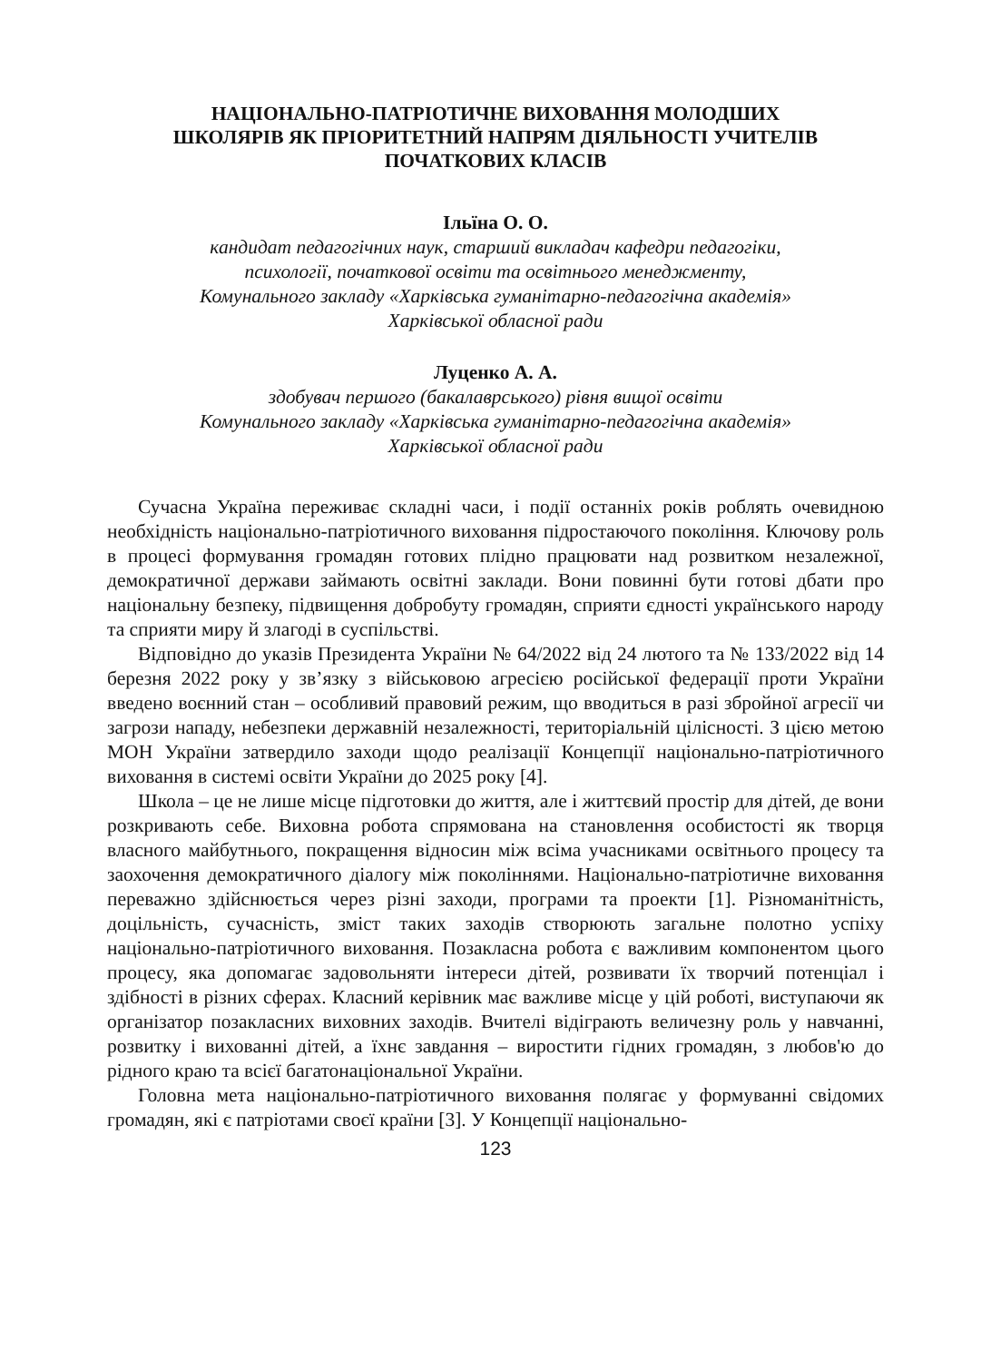НАЦІОНАЛЬНО-ПАТРІОТИЧНЕ ВИХОВАННЯ МОЛОДШИХ
ШКОЛЯРІВ ЯК ПРІОРИТЕТНИЙ НАПРЯМ ДІЯЛЬНОСТІ УЧИТЕЛІВ
ПОЧАТКОВИХ КЛАСІВ
Ільїна О. О.
кандидат педагогічних наук, старший викладач кафедри педагогіки,
психології, початкової освіти та освітнього менеджменту,
Комунального закладу «Харківська гуманітарно-педагогічна академія»
Харківської обласної ради
Луценко А. А.
здобувач першого (бакалаврського) рівня вищої освіти
Комунального закладу «Харківська гуманітарно-педагогічна академія»
Харківської обласної ради
Сучасна Україна переживає складні часи, і події останніх років роблять очевидною необхідність національно-патріотичного виховання підростаючого покоління. Ключову роль в процесі формування громадян готових плідно працювати над розвитком незалежної, демократичної держави займають освітні заклади. Вони повинні бути готові дбати про національну безпеку, підвищення добробуту громадян, сприяти єдності українського народу та сприяти миру й злагоді в суспільстві.
Відповідно до указів Президента України № 64/2022 від 24 лютого та № 133/2022 від 14 березня 2022 року у зв’язку з військовою агресією російської федерації проти України введено воєнний стан – особливий правовий режим, що вводиться в разі збройної агресії чи загрози нападу, небезпеки державній незалежності, територіальній цілісності. З цією метою МОН України затвердило заходи щодо реалізації Концепції національно-патріотичного виховання в системі освіти України до 2025 року [4].
Школа – це не лише місце підготовки до життя, але і життєвий простір для дітей, де вони розкривають себе. Виховна робота спрямована на становлення особистості як творця власного майбутнього, покращення відносин між всіма учасниками освітнього процесу та заохочення демократичного діалогу між поколіннями. Національно-патріотичне виховання переважно здійснюється через різні заходи, програми та проекти [1]. Різноманітність, доцільність, сучасність, зміст таких заходів створюють загальне полотно успіху національно-патріотичного виховання. Позакласна робота є важливим компонентом цього процесу, яка допомагає задовольняти інтереси дітей, розвивати їх творчий потенціал і здібності в різних сферах. Класний керівник має важливе місце у цій роботі, виступаючи як організатор позакласних виховних заходів. Вчителі відіграють величезну роль у навчанні, розвитку і вихованні дітей, а їхнє завдання – виростити гідних громадян, з любов'ю до рідного краю та всієї багатонаціональної України.
Головна мета національно-патріотичного виховання полягає у формуванні свідомих громадян, які є патріотами своєї країни [3]. У Концепції національно-
123